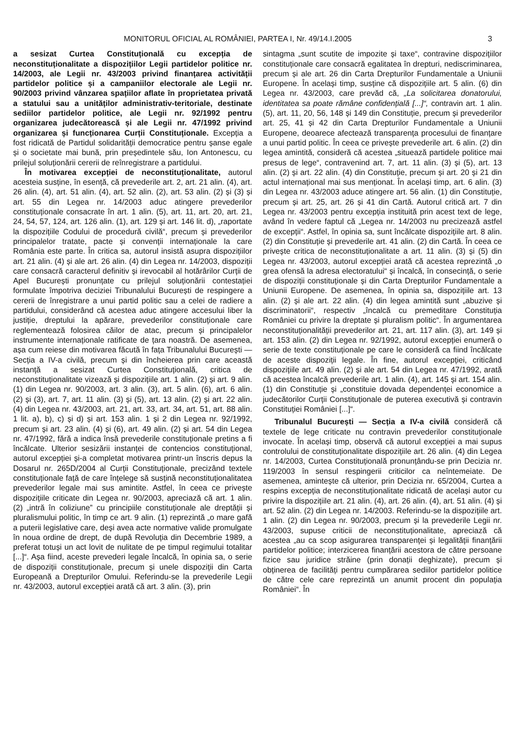MONITORUL OFICIAL AL ROMÂNIEI, PARTEA I, Nr. 49/14.I.2005 3
a sesizat Curtea Constituțională cu excepția de neconstituționalitate a dispozițiilor Legii partidelor politice nr. 14/2003, ale Legii nr. 43/2003 privind finanțarea activității partidelor politice și a campaniilor electorale ale Legii nr. 90/2003 privind vânzarea spațiilor aflate în proprietatea privată a statului sau a unităților administrativ-teritoriale, destinate sediilor partidelor politice, ale Legii nr. 92/1992 pentru organizarea judecătorească și ale Legii nr. 47/1992 privind organizarea și funcționarea Curții Constituționale. Excepția a fost ridicată de Partidul solidarității democratice pentru șanse egale și o societate mai bună, prin președintele său, Ion Antonescu, cu prilejul soluționării cererii de reînregistrare a partidului.
În motivarea excepției de neconstituționalitate, autorul acesteia susține, în esență, că prevederile art. 2, art. 21 alin. (4), art. 26 alin. (4), art. 51 alin. (4), art. 52 alin. (2), art. 53 alin. (2) și (3) și art. 55 din Legea nr. 14/2003 aduc atingere prevederilor constituționale consacrate în art. 1 alin. (5), art. 11, art. 20, art. 21, 24, 54, 57, 124, art. 126 alin. (1), art. 129 și art. 146 lit. d), „raportate la dispozițiile Codului de procedură civilă“, precum și prevederilor principalelor tratate, pacte și convenții internaționale la care România este parte. În critica sa, autorul insistă asupra dispozițiilor art. 21 alin. (4) și ale art. 26 alin. (4) din Legea nr. 14/2003, dispoziții care consacră caracterul definitiv și irevocabil al hotărârilor Curții de Apel București pronunțate cu prilejul soluționării contestației formulate împotriva deciziei Tribunalului București de respingere a cererii de înregistrare a unui partid politic sau a celei de radiere a partidului, considerând că acestea aduc atingere accesului liber la justiție, dreptului la apărare, prevederilor constituționale care reglementează folosirea căilor de atac, precum și principalelor instrumente internaționale ratificate de țara noastră. De asemenea, așa cum reiese din motivarea făcută în fața Tribunalului București — Secția a IV-a civilă, precum și din încheierea prin care această instanță a sesizat Curtea Constituțională, critica de neconstituționalitate vizează și dispozițiile art. 1 alin. (2) și art. 9 alin. (1) din Legea nr. 90/2003, art. 3 alin. (3), art. 5 alin. (6), art. 6 alin. (2) și (3), art. 7, art. 11 alin. (3) și (5), art. 13 alin. (2) și art. 22 alin. (4) din Legea nr. 43/2003, art. 21, art. 33, art. 34, art. 51, art. 88 alin. 1 lit. a), b), c) și d) și art. 153 alin. 1 și 2 din Legea nr. 92/1992, precum și art. 23 alin. (4) și (6), art. 49 alin. (2) și art. 54 din Legea nr. 47/1992, fără a indica însă prevederile constituționale pretins a fi încălcate. Ulterior sesizării instanței de contencios constituțional, autorul excepției și-a completat motivarea printr-un înscris depus la Dosarul nr. 265D/2004 al Curții Constituționale, precizând textele constituționale față de care înțelege să susțină neconstituționalitatea prevederilor legale mai sus amintite. Astfel, în ceea ce privește dispozițiile criticate din Legea nr. 90/2003, apreciază că art. 1 alin. (2) „intră în coliziune” cu principiile constituționale ale dreptății și pluralismului politic, în timp ce art. 9 alin. (1) reprezintă „o mare gafă a puterii legislative care, deși avea acte normative valide promulgate în noua ordine de drept, de după Revoluția din Decembrie 1989, a preferat totuși un act lovit de nulitate de pe timpul regimului totalitar [...]“. Așa fiind, aceste prevederi legale încalcă, în opinia sa, o serie de dispoziții constituționale, precum și unele dispoziții din Carta Europeană a Drepturilor Omului. Referindu-se la prevederile Legii nr. 43/2003, autorul excepției arată că art. 3 alin. (3), prin
sintagma „sunt scutite de impozite și taxe“, contravine dispozițiilor constituționale care consacră egalitatea în drepturi, nediscriminarea, precum și ale art. 26 din Carta Drepturilor Fundamentale a Uniunii Europene. În același timp, susține că dispozițiile art. 5 alin. (6) din Legea nr. 43/2003, care prevăd că, „La solicitarea donatorului, identitatea sa poate rămâne confidențială [...]“, contravin art. 1 alin. (5), art. 11, 20, 56, 148 și 149 din Constituție, precum și prevederilor art. 25, 41 și 42 din Carta Drepturilor Fundamentale a Uniunii Europene, deoarece afectează transparența procesului de finanțare a unui partid politic. În ceea ce privește prevederile art. 6 alin. (2) din legea amintită, consideră că acestea „situează partidele politice mai presus de lege“, contravenind art. 7, art. 11 alin. (3) și (5), art. 13 alin. (2) și art. 22 alin. (4) din Constituție, precum și art. 20 și 21 din actul internațional mai sus menționat. În același timp, art. 6 alin. (3) din Legea nr. 43/2003 aduce atingere art. 56 alin. (1) din Constituție, precum și art. 25, art. 26 și 41 din Cartă. Autorul critică art. 7 din Legea nr. 43/2003 pentru excepția instituită prin acest text de lege, având în vedere faptul că „Legea nr. 14/2003 nu precizează astfel de excepții“. Astfel, în opinia sa, sunt încălcate dispozițiile art. 8 alin. (2) din Constituție și prevederile art. 41 alin. (2) din Cartă. În ceea ce privește critica de neconstituționalitate a art. 11 alin. (3) și (5) din Legea nr. 43/2003, autorul excepției arată că acestea reprezintă „o grea ofensă la adresa electoratului“ și încalcă, în consecință, o serie de dispoziții constituționale și din Carta Drepturilor Fundamentale a Uniunii Europene. De asemenea, în opinia sa, dispozițiile art. 13 alin. (2) și ale art. 22 alin. (4) din legea amintită sunt „abuzive și discriminatorii“, respectiv „încalcă cu premeditare Constituția României cu privire la dreptate și pluralism politic“. În argumentarea neconstituționalității prevederilor art. 21, art. 117 alin. (3), art. 149 și art. 153 alin. (2) din Legea nr. 92/1992, autorul excepției enumeră o serie de texte constituționale pe care le consideră ca fiind încălcate de aceste dispoziții legale. În fine, autorul excepției, criticând dispozițiile art. 49 alin. (2) și ale art. 54 din Legea nr. 47/1992, arată că acestea încalcă prevederile art. 1 alin. (4), art. 145 și art. 154 alin. (1) din Constituție și „constituie dovada dependenței economice a judecătorilor Curții Constituționale de puterea executivă și contravin Constituției României [...]“.
Tribunalul București — Secția a IV-a civilă consideră că textele de lege criticate nu contravin prevederilor constituționale invocate. În același timp, observă că autorul excepției a mai supus controlului de constituționalitate dispozițiile art. 26 alin. (4) din Legea nr. 14/2003, Curtea Constituțională pronunțându-se prin Decizia nr. 119/2003 în sensul respingerii criticilor ca neîntemeiate. De asemenea, amintește că ulterior, prin Decizia nr. 65/2004, Curtea a respins excepția de neconstituționalitate ridicată de același autor cu privire la dispozițiile art. 21 alin. (4), art. 26 alin. (4), art. 51 alin. (4) și art. 52 alin. (2) din Legea nr. 14/2003. Referindu-se la dispozițiile art. 1 alin. (2) din Legea nr. 90/2003, precum și la prevederile Legii nr. 43/2003, supuse criticii de neconstituționalitate, apreciază că acestea „au ca scop asigurarea transparenței și legalității finanțării partidelor politice; interzicerea finanțării acestora de către persoane fizice sau juridice străine (prin donații deghizate), precum și obținerea de facilități pentru cumpărarea sediilor partidelor politice de către cele care reprezintă un anumit procent din populația României“. În